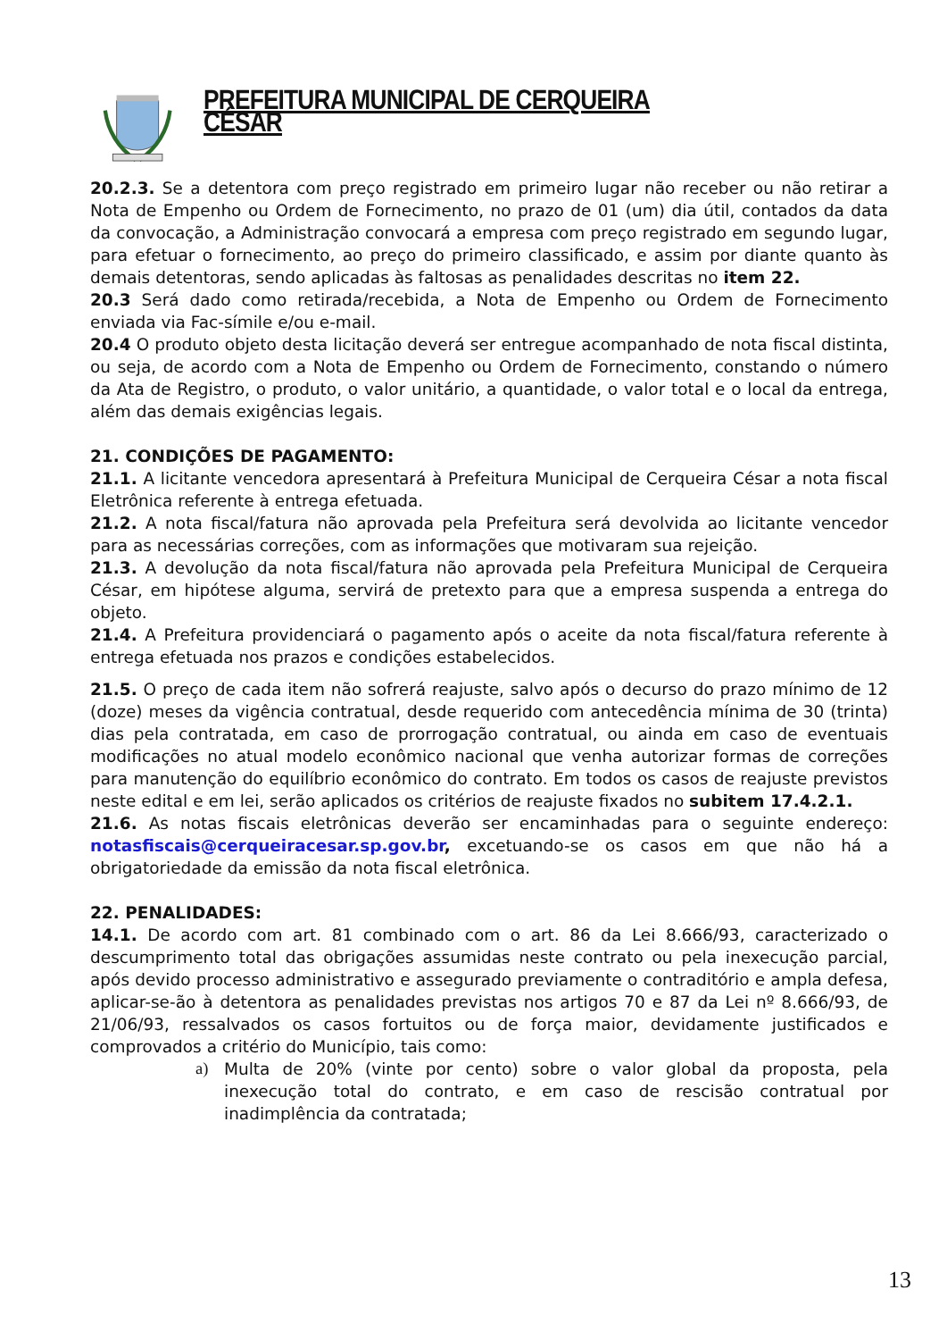PREFEITURA MUNICIPAL DE CERQUEIRA CÉSAR
20.2.3. Se a detentora com preço registrado em primeiro lugar não receber ou não retirar a Nota de Empenho ou Ordem de Fornecimento, no prazo de 01 (um) dia útil, contados da data da convocação, a Administração convocará a empresa com preço registrado em segundo lugar, para efetuar o fornecimento, ao preço do primeiro classificado, e assim por diante quanto às demais detentoras, sendo aplicadas às faltosas as penalidades descritas no item 22.
20.3 Será dado como retirada/recebida, a Nota de Empenho ou Ordem de Fornecimento enviada via Fac-símile e/ou e-mail.
20.4 O produto objeto desta licitação deverá ser entregue acompanhado de nota fiscal distinta, ou seja, de acordo com a Nota de Empenho ou Ordem de Fornecimento, constando o número da Ata de Registro, o produto, o valor unitário, a quantidade, o valor total e o local da entrega, além das demais exigências legais.
21. CONDIÇÕES DE PAGAMENTO:
21.1. A licitante vencedora apresentará à Prefeitura Municipal de Cerqueira César a nota fiscal Eletrônica referente à entrega efetuada.
21.2. A nota fiscal/fatura não aprovada pela Prefeitura será devolvida ao licitante vencedor para as necessárias correções, com as informações que motivaram sua rejeição.
21.3. A devolução da nota fiscal/fatura não aprovada pela Prefeitura Municipal de Cerqueira César, em hipótese alguma, servirá de pretexto para que a empresa suspenda a entrega do objeto.
21.4. A Prefeitura providenciará o pagamento após o aceite da nota fiscal/fatura referente à entrega efetuada nos prazos e condições estabelecidos.
21.5. O preço de cada item não sofrerá reajuste, salvo após o decurso do prazo mínimo de 12 (doze) meses da vigência contratual, desde requerido com antecedência mínima de 30 (trinta) dias pela contratada, em caso de prorrogação contratual, ou ainda em caso de eventuais modificações no atual modelo econômico nacional que venha autorizar formas de correções para manutenção do equilíbrio econômico do contrato. Em todos os casos de reajuste previstos neste edital e em lei, serão aplicados os critérios de reajuste fixados no subitem 17.4.2.1.
21.6. As notas fiscais eletrônicas deverão ser encaminhadas para o seguinte endereço: notasfiscais@cerqueiracesar.sp.gov.br, excetuando-se os casos em que não há a obrigatoriedade da emissão da nota fiscal eletrônica.
22. PENALIDADES:
14.1. De acordo com art. 81 combinado com o art. 86 da Lei 8.666/93, caracterizado o descumprimento total das obrigações assumidas neste contrato ou pela inexecução parcial, após devido processo administrativo e assegurado previamente o contraditório e ampla defesa, aplicar-se-ão à detentora as penalidades previstas nos artigos 70 e 87 da Lei nº 8.666/93, de 21/06/93, ressalvados os casos fortuitos ou de força maior, devidamente justificados e comprovados a critério do Município, tais como:
a) Multa de 20% (vinte por cento) sobre o valor global da proposta, pela inexecução total do contrato, e em caso de rescisão contratual por inadimplência da contratada;
13